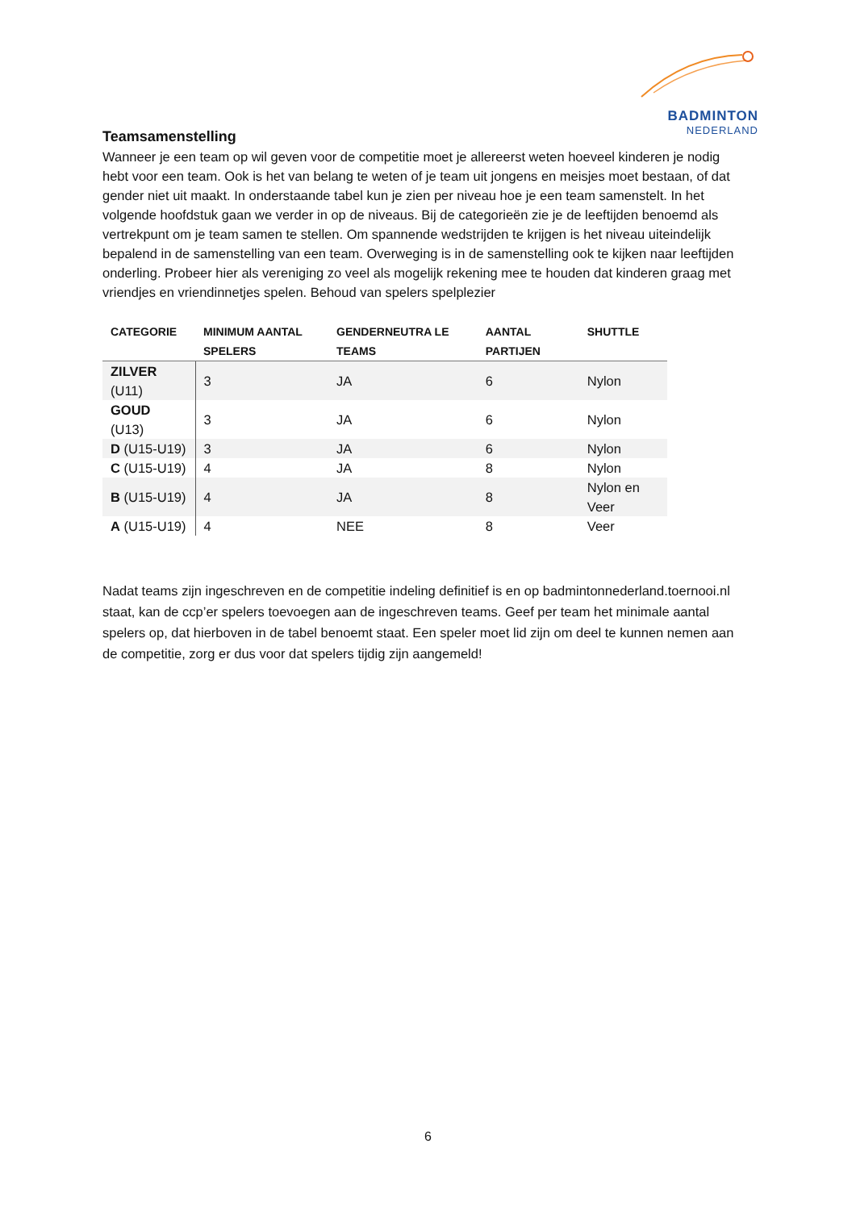BADMINTON
NEDERLAND
Teamsamenstelling
Wanneer je een team op wil geven voor de competitie moet je allereerst weten hoeveel kinderen je nodig hebt voor een team. Ook is het van belang te weten of je team uit jongens en meisjes moet bestaan, of dat gender niet uit maakt. In onderstaande tabel kun je zien per niveau hoe je een team samenstelt. In het volgende hoofdstuk gaan we verder in op de niveaus. Bij de categorieën zie je de leeftijden benoemd als vertrekpunt om je team samen te stellen. Om spannende wedstrijden te krijgen is het niveau uiteindelijk bepalend in de samenstelling van een team. Overweging is in de samenstelling ook te kijken naar leeftijden onderling. Probeer hier als vereniging zo veel als mogelijk rekening mee te houden dat kinderen graag met vriendjes en vriendinnetjes spelen. Behoud van spelers spelplezier
| CATEGORIE | MINIMUM AANTAL SPELERS | GENDERNEUTRA LE TEAMS | AANTAL PARTIJEN | SHUTTLE |
| --- | --- | --- | --- | --- |
| ZILVER (U11) | 3 | JA | 6 | Nylon |
| GOUD (U13) | 3 | JA | 6 | Nylon |
| D (U15-U19) | 3 | JA | 6 | Nylon |
| C (U15-U19) | 4 | JA | 8 | Nylon |
| B (U15-U19) | 4 | JA | 8 | Nylon en Veer |
| A (U15-U19) | 4 | NEE | 8 | Veer |
Nadat teams zijn ingeschreven en de competitie indeling definitief is en op badmintonnederland.toernooi.nl staat, kan de ccp’er spelers toevoegen aan de ingeschreven teams. Geef per team het minimale aantal spelers op, dat hierboven in de tabel benoemt staat. Een speler moet lid zijn om deel te kunnen nemen aan de competitie, zorg er dus voor dat spelers tijdig zijn aangemeld!
6